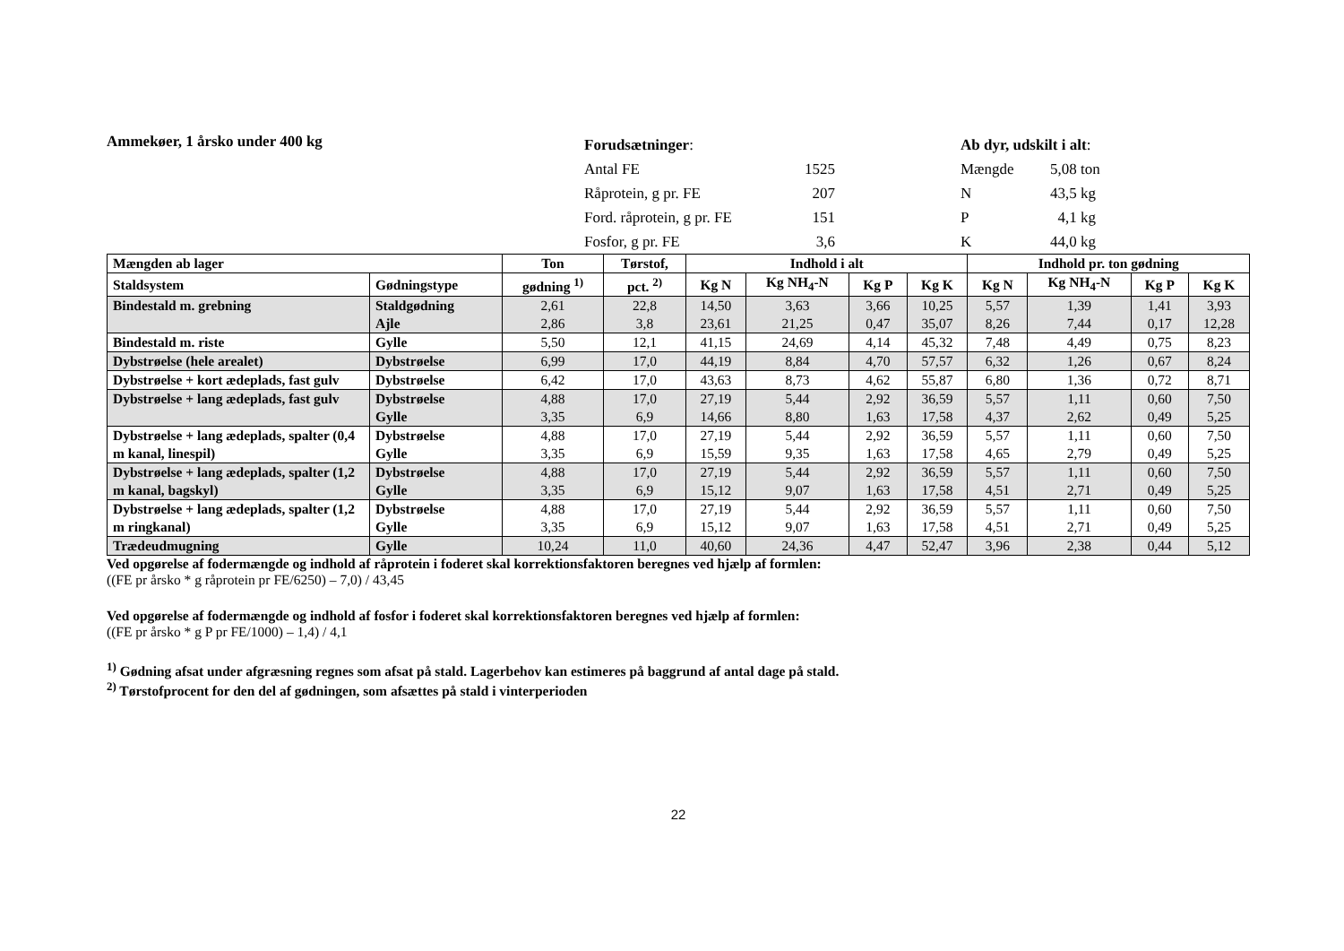Ammekøer, 1 årsko under 400 kg
| Forudsætninger : | |
| Antal FE | 1525 |
| Råprotein, g pr. FE | 207 |
| Ford. råprotein, g pr. FE | 151 |
| Fosfor, g pr. FE | 3,6 |
| Ab dyr, udskilt i alt : | |
| Mængde | 5,08 ton |
| N | 43,5 kg |
| P | 4,1 kg |
| K | 44,0 kg |
| Mængden ab lager | | Ton | Tørstof, | Indhold i alt | | | | Indhold pr. ton gødning | | | |
| --- | --- | --- | --- | --- | --- | --- | --- | --- | --- | --- | --- |
| Staldsystem | Gødningstype | gødning <sup>1)</sup> | pct. <sup>2)</sup> | Kg N | Kg NH<sub>4</sub>-N | Kg P | Kg K | Kg N | Kg NH<sub>4</sub>-N | Kg P | Kg K |
| Bindestald m. grebning | Staldgødning Ajle | 2,61 2,86 | 22,8 3,8 | 14,50 23,61 | 3,63 21,25 | 3,66 0,47 | 10,25 35,07 | 5,57 8,26 | 1,39 7,44 | 1,41 0,17 | 3,93 12,28 |
| Bindestald m. riste | Gylle | 5,50 | 12,1 | 41,15 | 24,69 | 4,14 | 45,32 | 7,48 | 4,49 | 0,75 | 8,23 |
| Dybstrøelse (hele arealet) | Dybstrøelse | 6,99 | 17,0 | 44,19 | 8,84 | 4,70 | 57,57 | 6,32 | 1,26 | 0,67 | 8,24 |
| Dybstrøelse + kort ædeplads, fast gulv | Dybstrøelse | 6,42 | 17,0 | 43,63 | 8,73 | 4,62 | 55,87 | 6,80 | 1,36 | 0,72 | 8,71 |
| Dybstrøelse + lang ædeplads, fast gulv | Dybstrøelse Gylle | 4,88 3,35 | 17,0 6,9 | 27,19 14,66 | 5,44 8,80 | 2,92 1,63 | 36,59 17,58 | 5,57 4,37 | 1,11 2,62 | 0,60 0,49 | 7,50 5,25 |
| Dybstrøelse + lang ædeplads, spalter (0,4 m kanal, linespil) | Dybstrøelse Gylle | 4,88 3,35 | 17,0 6,9 | 27,19 15,59 | 5,44 9,35 | 2,92 1,63 | 36,59 17,58 | 5,57 4,65 | 1,11 2,79 | 0,60 0,49 | 7,50 5,25 |
| Dybstrøelse + lang ædeplads, spalter (1,2 m kanal, bagskyl) | Dybstrøelse Gylle | 4,88 3,35 | 17,0 6,9 | 27,19 15,12 | 5,44 9,07 | 2,92 1,63 | 36,59 17,58 | 5,57 4,51 | 1,11 2,71 | 0,60 0,49 | 7,50 5,25 |
| Dybstrøelse + lang ædeplads, spalter (1,2 m ringkanal) | Dybstrøelse Gylle | 4,88 3,35 | 17,0 6,9 | 27,19 15,12 | 5,44 9,07 | 2,92 1,63 | 36,59 17,58 | 5,57 4,51 | 1,11 2,71 | 0,60 0,49 | 7,50 5,25 |
| Trædeudmugning | Gylle | 10,24 | 11,0 | 40,60 | 24,36 | 4,47 | 52,47 | 3,96 | 2,38 | 0,44 | 5,12 |
Ved opgørelse af fodermængde og indhold af råprotein i foderet skal korrektionsfaktoren beregnes ved hjælp af formlen:
((FE pr årsko * g råprotein pr FE/6250) – 7,0) / 43,45
Ved opgørelse af fodermængde og indhold af fosfor i foderet skal korrektionsfaktoren beregnes ved hjælp af formlen:
((FE pr årsko * g P pr FE/1000) – 1,4) / 4,1
<sup>1)</sup> Gødning afsat under afgræsning regnes som afsat på stald. Lagerbehov kan estimeres på baggrund af antal dage på stald.
<sup>2)</sup> Tørstofprocent for den del af gødningen, som afsættes på stald i vinterperioden
22